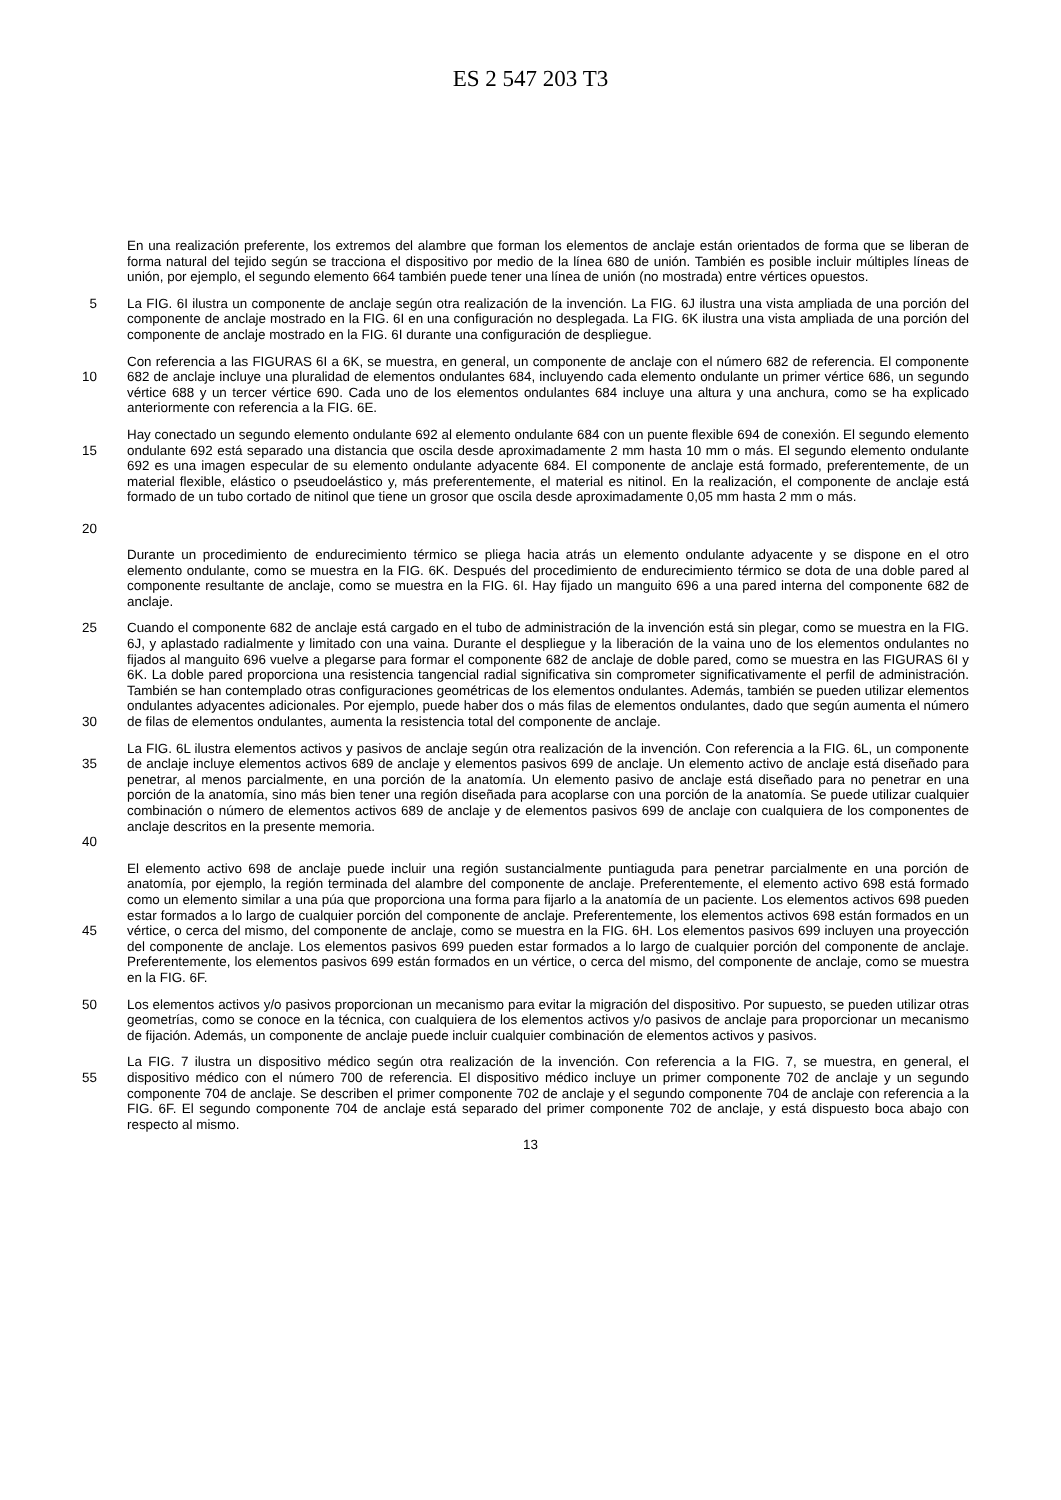ES 2 547 203 T3
En una realización preferente, los extremos del alambre que forman los elementos de anclaje están orientados de forma que se liberan de forma natural del tejido según se tracciona el dispositivo por medio de la línea 680 de unión. También es posible incluir múltiples líneas de unión, por ejemplo, el segundo elemento 664 también puede tener una línea de unión (no mostrada) entre vértices opuestos.
5
La FIG. 6I ilustra un componente de anclaje según otra realización de la invención. La FIG. 6J ilustra una vista ampliada de una porción del componente de anclaje mostrado en la FIG. 6I en una configuración no desplegada. La FIG. 6K ilustra una vista ampliada de una porción del componente de anclaje mostrado en la FIG. 6I durante una configuración de despliegue.
10
Con referencia a las FIGURAS 6I a 6K, se muestra, en general, un componente de anclaje con el número 682 de referencia. El componente 682 de anclaje incluye una pluralidad de elementos ondulantes 684, incluyendo cada elemento ondulante un primer vértice 686, un segundo vértice 688 y un tercer vértice 690. Cada uno de los elementos ondulantes 684 incluye una altura y una anchura, como se ha explicado anteriormente con referencia a la FIG. 6E.
15
20
Hay conectado un segundo elemento ondulante 692 al elemento ondulante 684 con un puente flexible 694 de conexión. El segundo elemento ondulante 692 está separado una distancia que oscila desde aproximadamente 2 mm hasta 10 mm o más. El segundo elemento ondulante 692 es una imagen especular de su elemento ondulante adyacente 684. El componente de anclaje está formado, preferentemente, de un material flexible, elástico o pseudoelástico y, más preferentemente, el material es nitinol. En la realización, el componente de anclaje está formado de un tubo cortado de nitinol que tiene un grosor que oscila desde aproximadamente 0,05 mm hasta 2 mm o más.
Durante un procedimiento de endurecimiento térmico se pliega hacia atrás un elemento ondulante adyacente y se dispone en el otro elemento ondulante, como se muestra en la FIG. 6K. Después del procedimiento de endurecimiento térmico se dota de una doble pared al componente resultante de anclaje, como se muestra en la FIG. 6I. Hay fijado un manguito 696 a una pared interna del componente 682 de anclaje.
25
30
Cuando el componente 682 de anclaje está cargado en el tubo de administración de la invención está sin plegar, como se muestra en la FIG. 6J, y aplastado radialmente y limitado con una vaina. Durante el despliegue y la liberación de la vaina uno de los elementos ondulantes no fijados al manguito 696 vuelve a plegarse para formar el componente 682 de anclaje de doble pared, como se muestra en las FIGURAS 6I y 6K. La doble pared proporciona una resistencia tangencial radial significativa sin comprometer significativamente el perfil de administración. También se han contemplado otras configuraciones geométricas de los elementos ondulantes. Además, también se pueden utilizar elementos ondulantes adyacentes adicionales. Por ejemplo, puede haber dos o más filas de elementos ondulantes, dado que según aumenta el número de filas de elementos ondulantes, aumenta la resistencia total del componente de anclaje.
35
40
La FIG. 6L ilustra elementos activos y pasivos de anclaje según otra realización de la invención. Con referencia a la FIG. 6L, un componente de anclaje incluye elementos activos 689 de anclaje y elementos pasivos 699 de anclaje. Un elemento activo de anclaje está diseñado para penetrar, al menos parcialmente, en una porción de la anatomía. Un elemento pasivo de anclaje está diseñado para no penetrar en una porción de la anatomía, sino más bien tener una región diseñada para acoplarse con una porción de la anatomía. Se puede utilizar cualquier combinación o número de elementos activos 689 de anclaje y de elementos pasivos 699 de anclaje con cualquiera de los componentes de anclaje descritos en la presente memoria.
45
El elemento activo 698 de anclaje puede incluir una región sustancialmente puntiaguda para penetrar parcialmente en una porción de anatomía, por ejemplo, la región terminada del alambre del componente de anclaje. Preferentemente, el elemento activo 698 está formado como un elemento similar a una púa que proporciona una forma para fijarlo a la anatomía de un paciente. Los elementos activos 698 pueden estar formados a lo largo de cualquier porción del componente de anclaje. Preferentemente, los elementos activos 698 están formados en un vértice, o cerca del mismo, del componente de anclaje, como se muestra en la FIG. 6H. Los elementos pasivos 699 incluyen una proyección del componente de anclaje. Los elementos pasivos 699 pueden estar formados a lo largo de cualquier porción del componente de anclaje. Preferentemente, los elementos pasivos 699 están formados en un vértice, o cerca del mismo, del componente de anclaje, como se muestra en la FIG. 6F.
50
Los elementos activos y/o pasivos proporcionan un mecanismo para evitar la migración del dispositivo. Por supuesto, se pueden utilizar otras geometrías, como se conoce en la técnica, con cualquiera de los elementos activos y/o pasivos de anclaje para proporcionar un mecanismo de fijación. Además, un componente de anclaje puede incluir cualquier combinación de elementos activos y pasivos.
55
La FIG. 7 ilustra un dispositivo médico según otra realización de la invención. Con referencia a la FIG. 7, se muestra, en general, el dispositivo médico con el número 700 de referencia. El dispositivo médico incluye un primer componente 702 de anclaje y un segundo componente 704 de anclaje. Se describen el primer componente 702 de anclaje y el segundo componente 704 de anclaje con referencia a la FIG. 6F. El segundo componente 704 de anclaje está separado del primer componente 702 de anclaje, y está dispuesto boca abajo con respecto al mismo.
13